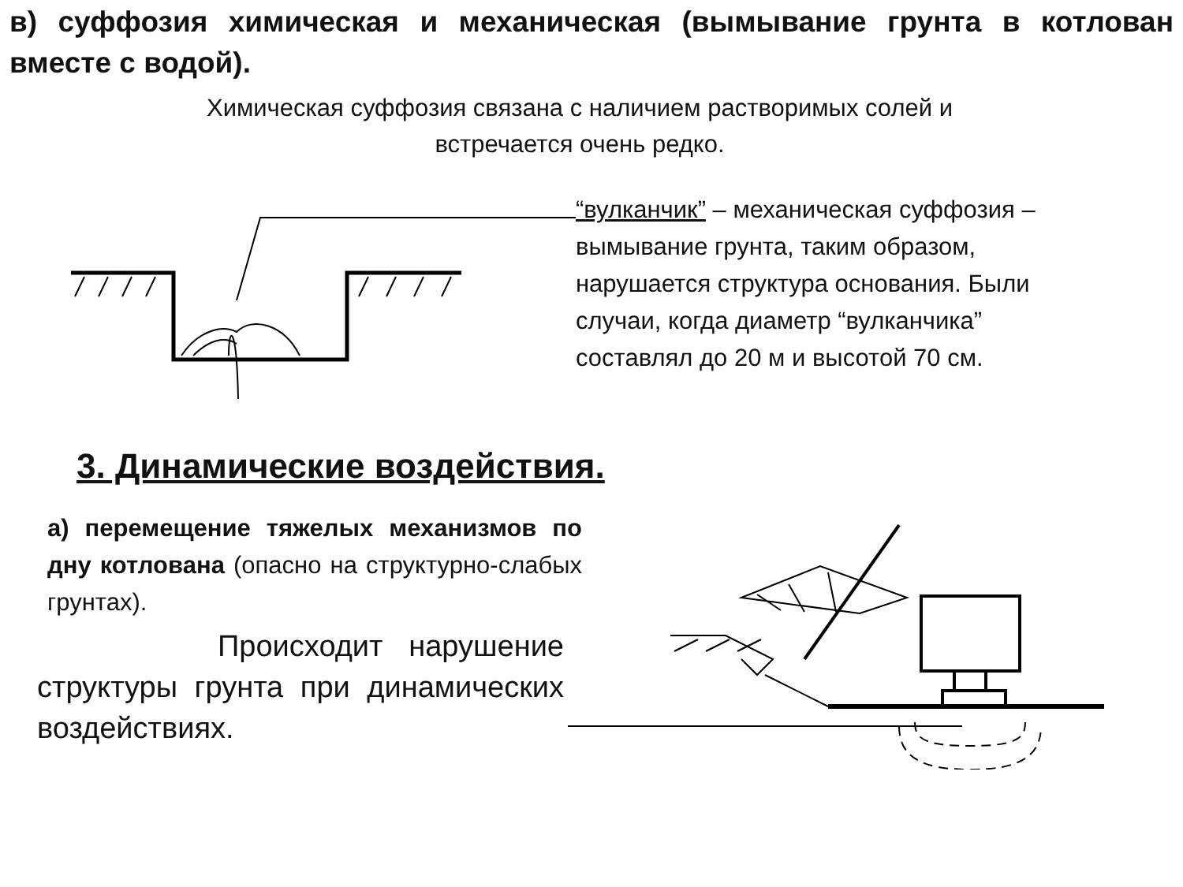в) суффозия химическая и механическая (вымывание грунта в котлован вместе с водой).
Химическая суффозия связана с наличием растворимых солей и встречается очень редко.
“вулканчик” – механическая суффозия – вымывание грунта, таким образом, нарушается структура основания. Были случаи, когда диаметр “вулканчика” составлял до 20 м и высотой 70 см.
3. Динамические воздействия.
а) перемещение тяжелых механизмов по дну котлована (опасно на структурно-слабых грунтах).
Происходит нарушение структуры грунта при динамических воздействиях.